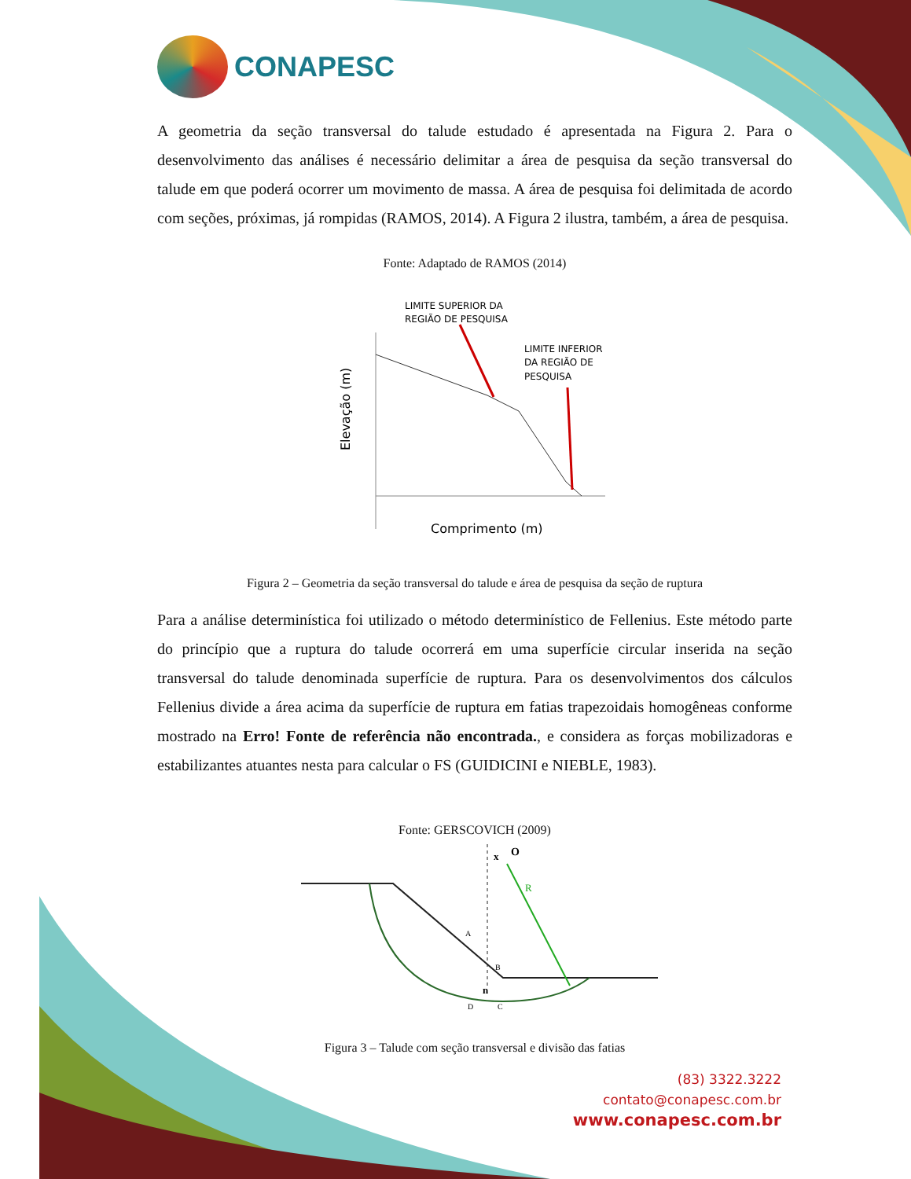CONAPESC
A geometria da seção transversal do talude estudado é apresentada na Figura 2. Para o desenvolvimento das análises é necessário delimitar a área de pesquisa da seção transversal do talude em que poderá ocorrer um movimento de massa. A área de pesquisa foi delimitada de acordo com seções, próximas, já rompidas (RAMOS, 2014). A Figura 2 ilustra, também, a área de pesquisa.
Fonte: Adaptado de RAMOS (2014)
LIMITE SUPERIOR DA
REGIÃO DE PESQUISA
LIMITE INFERIOR
DA REGIÃO DE
PESQUISA
Comprimento (m)
Elevação (m)
Figura 2 – Geometria da seção transversal do talude e área de pesquisa da seção de ruptura
Para a análise determinística foi utilizado o método determinístico de Fellenius. Este método parte do princípio que a ruptura do talude ocorrerá em uma superfície circular inserida na seção transversal do talude denominada superfície de ruptura. Para os desenvolvimentos dos cálculos Fellenius divide a área acima da superfície de ruptura em fatias trapezoidais homogêneas conforme mostrado na Erro! Fonte de referência não encontrada., e considera as forças mobilizadoras e estabilizantes atuantes nesta para calcular o FS (GUIDICINI e NIEBLE, 1983).
Fonte: GERSCOVICH (2009)
x
O
R
A
B
C
D
n
Figura 3 – Talude com seção transversal e divisão das fatias
(83) 3322.3222
contato@conapesc.com.br
www.conapesc.com.br